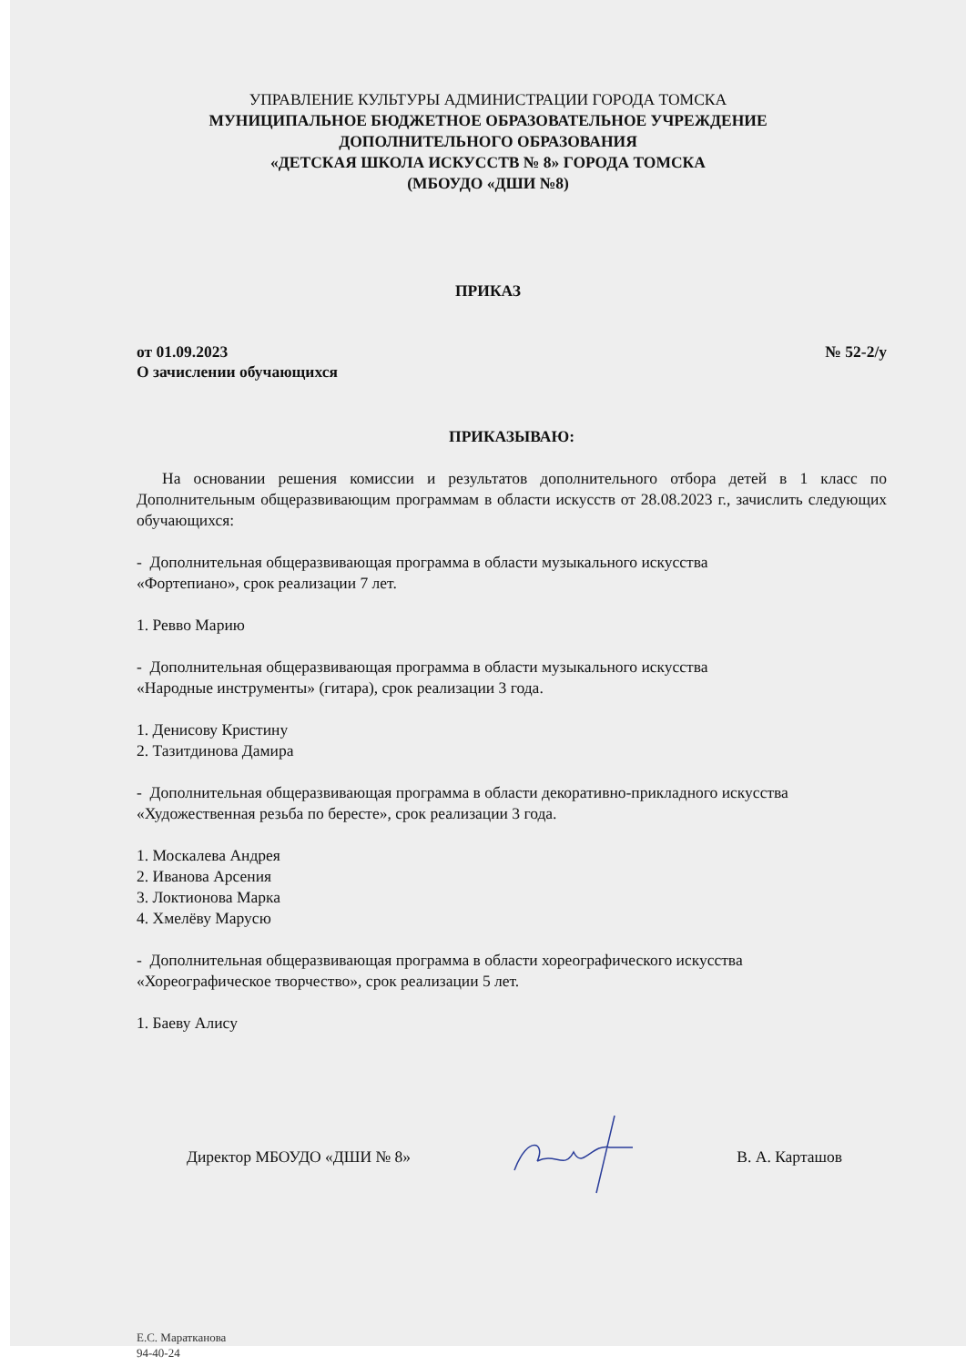УПРАВЛЕНИЕ КУЛЬТУРЫ АДМИНИСТРАЦИИ ГОРОДА ТОМСКА
МУНИЦИПАЛЬНОЕ БЮДЖЕТНОЕ ОБРАЗОВАТЕЛЬНОЕ УЧРЕЖДЕНИЕ
ДОПОЛНИТЕЛЬНОГО ОБРАЗОВАНИЯ
«ДЕТСКАЯ ШКОЛА ИСКУССТВ № 8» ГОРОДА ТОМСКА
(МБОУДО «ДШИ №8)
ПРИКАЗ
от 01.09.2023 № 52-2/у
О зачислении обучающихся
ПРИКАЗЫВАЮ:
На основании решения комиссии и результатов дополнительного отбора детей в 1 класс по Дополнительным общеразвивающим программам в области искусств от 28.08.2023 г., зачислить следующих обучающихся:
- Дополнительная общеразвивающая программа в области музыкального искусства
«Фортепиано», срок реализации 7 лет.
1. Ревво Марию
- Дополнительная общеразвивающая программа в области музыкального искусства
«Народные инструменты» (гитара), срок реализации 3 года.
1. Денисову Кристину
2. Тазитдинова Дамира
- Дополнительная общеразвивающая программа в области декоративно-прикладного искусства
«Художественная резьба по бересте», срок реализации 3 года.
1. Москалева Андрея
2. Иванова Арсения
3. Локтионова Марка
4. Хмелёву Марусю
- Дополнительная общеразвивающая программа в области хореографического искусства
«Хореографическое творчество», срок реализации 5 лет.
1. Баеву Алису
Директор МБОУДО «ДШИ № 8» В. А. Карташов
Е.С. Маратканова
94-40-24